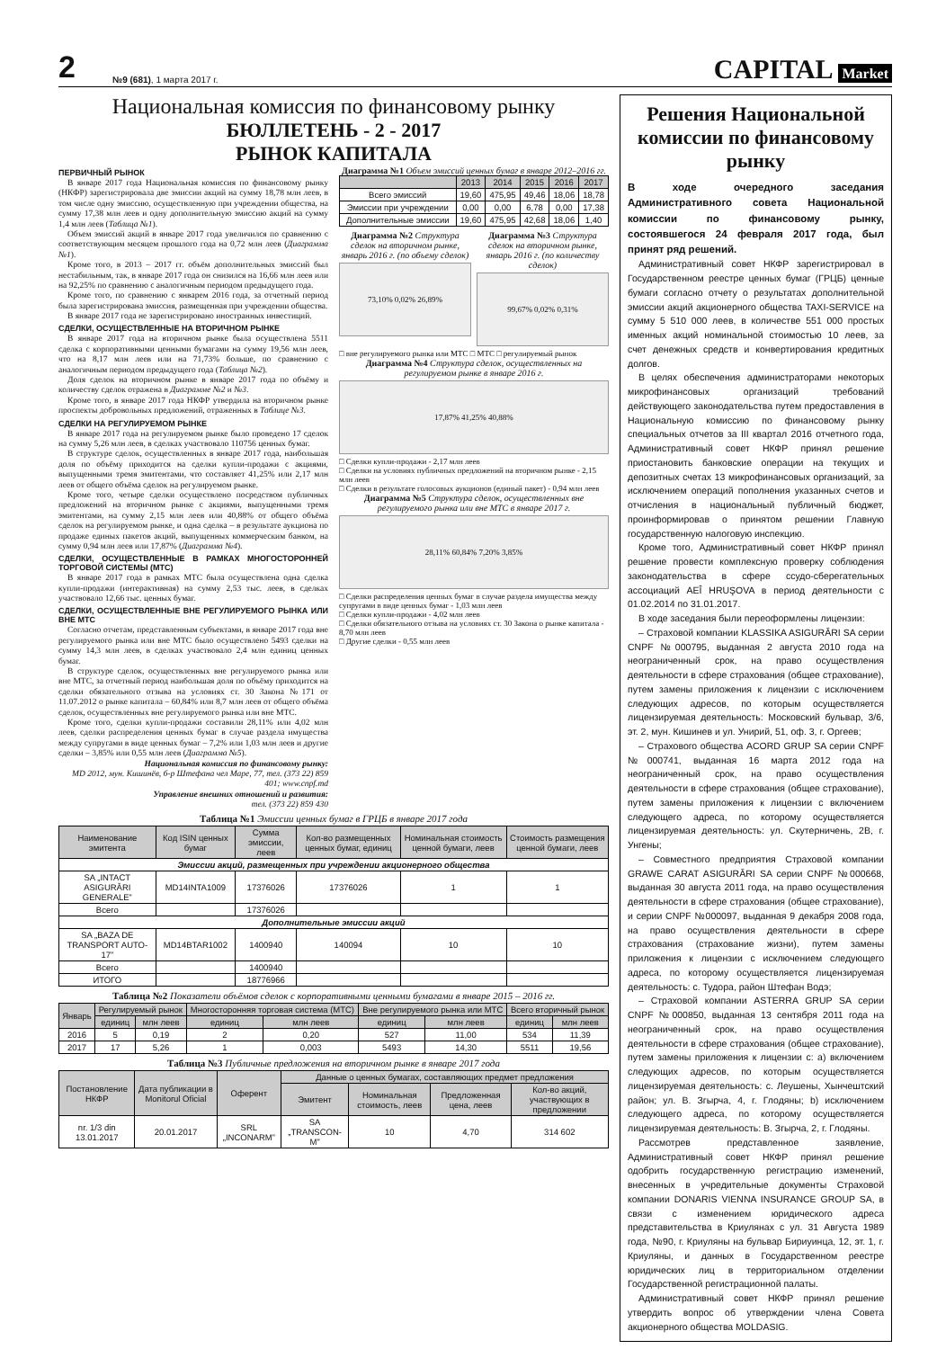2
№9 (681), 1 марта 2017 г.
CAPITAL Market
Национальная комиссия по финансовому рынку
БЮЛЛЕТЕНЬ - 2 - 2017
РЫНОК КАПИТАЛА
ПЕРВИЧНЫЙ РЫНОК
В январе 2017 года Национальная комиссия по финансовому рынку (НКФР) зарегистрировала две эмиссии акций на сумму 18,78 млн леев, в том числе одну эмиссию, осуществленную при учреждении общества, на сумму 17,38 млн леев и одну дополнительную эмиссию акций на сумму 1,4 млн леев (Таблица №1).
Объем эмиссий акций в январе 2017 года увеличился по сравнению с соответствующим месяцем прошлого года на 0,72 млн леев (Диаграмма №1).
Кроме того, в 2013 – 2017 гг. объём дополнительных эмиссий был нестабильным, так, в январе 2017 года он снизился на 16,66 млн леев или на 92,25% по сравнению с аналогичным периодом предыдущего года.
Кроме того, по сравнению с январем 2016 года, за отчетный период была зарегистрирована эмиссия, размещенная при учреждении общества.
В январе 2017 года не зарегистрировано иностранных инвестиций.
СДЕЛКИ, ОСУЩЕСТВЛЕННЫЕ НА ВТОРИЧНОМ РЫНКЕ
В январе 2017 года на вторичном рынке была осуществлена 5511 сделка с корпоративными ценными бумагами на сумму 19,56 млн леев, что на 8,17 млн леев или на 71,73% больше, по сравнению с аналогичным периодом предыдущего года (Таблица №2).
Доля сделок на вторичном рынке в январе 2017 года по объёму и количеству сделок отражена в Диаграмме №2 и №3.
Кроме того, в январе 2017 года НКФР утвердила на вторичном рынке проспекты добровольных предложений, отраженных в Таблице №3.
СДЕЛКИ НА РЕГУЛИРУЕМОМ РЫНКЕ
В январе 2017 года на регулируемом рынке было проведено 17 сделок на сумму 5,26 млн леев, в сделках участвовало 110756 ценных бумаг.
В структуре сделок, осуществленных в январе 2017 года, наибольшая доля по объёму приходится на сделки купли-продажи с акциями, выпущенными тремя эмитентами, что составляет 41,25% или 2,17 млн леев от общего объёма сделок на регулируемом рынке.
Кроме того, четыре сделки осуществлено посредством публичных предложений на вторичном рынке с акциями, выпущенными тремя эмитентами, на сумму 2,15 млн леев или 40,88% от общего объёма сделок на регулируемом рынке, и одна сделка – в результате аукциона по продаже единых пакетов акций, выпущенных коммерческим банком, на сумму 0,94 млн леев или 17,87% (Диаграмма №4).
СДЕЛКИ, ОСУЩЕСТВЛЕННЫЕ В РАМКАХ МНОГОСТОРОННЕЙ ТОРГОВОЙ СИСТЕМЫ (МТС)
В январе 2017 года в рамках МТС была осуществлена одна сделка купли-продажи (интерактивная) на сумму 2,53 тыс. леев, в сделках участвовало 12,66 тыс. ценных бумаг.
СДЕЛКИ, ОСУЩЕСТВЛЕННЫЕ ВНЕ РЕГУЛИРУЕМОГО РЫНКА ИЛИ ВНЕ МТС
Согласно отчетам, представленным субъектами, в январе 2017 года вне регулируемого рынка или вне МТС было осуществлено 5493 сделки на сумму 14,3 млн леев, в сделках участвовало 2,4 млн единиц ценных бумаг.
В структуре сделок, осуществленных вне регулируемого рынка или вне МТС, за отчетный период наибольшая доля по объёму приходится на сделки обязательного отзыва на условиях ст. 30 Закона №171 от 11.07.2012 о рынке капитала – 60,84% или 8,7 млн леев от общего объёма сделок, осуществленных вне регулируемого рынка или вне МТС.
Кроме того, сделки купли-продажи составили 28,11% или 4,02 млн леев, сделки распределения ценных бумаг в случае раздела имущества между супругами в виде ценных бумаг – 7,2% или 1,03 млн леев и другие сделки – 3,85% или 0,55 млн леев (Диаграмма №5).
Национальная комиссия по финансовому рынку:
MD 2012, мун. Кишинёв, б-р Штефана чел Маре, 77, тел. (373 22) 859 401; www.cnpf.md
Управление внешних отношений и развития:
тел. (373 22) 859 430
Диаграмма №1 Объем эмиссий ценных бумаг в январе 2012–2016 гг.
| | 2013 | 2014 | 2015 | 2016 | 2017 |
| --- | --- | --- | --- | --- | --- |
| Всего эмиссий | 19,60 | 475,95 | 49,46 | 18,06 | 18,78 |
| Эмиссии при учреждении | 0,00 | 0,00 | 6,78 | 0,00 | 17,38 |
| Дополнительные эмиссии | 19,60 | 475,95 | 42,68 | 18,06 | 1,40 |
Диаграмма №2 Структура сделок на вторичном рынке, январь 2016 г. (по объему сделок)
73,10% 0,02% 26,89%
Диаграмма №3 Структура сделок на вторичном рынке, январь 2016 г. (по количеству сделок)
99,67% 0,02% 0,31%
□ вне регулируемого рынка или МТС □ МТС □ регулируемый рынок
Диаграмма №4 Структура сделок, осуществленных на регулируемом рынке в январе 2016 г.
17,87% 41,25% 40,88%
□ Сделки купли-продажи - 2,17 млн леев
□ Сделки на условиях публичных предложений на вторичном рынке - 2,15 млн леев
□ Сделки в результате голосовых аукционов (единый пакет) - 0,94 млн леев
Диаграмма №5 Структура сделок, осуществленных вне регулируемого рынка или вне МТС в январе 2017 г.
28,11% 60,84% 7,20% 3,85%
□ Сделки распределения ценных бумаг в случае раздела имущества между супругами в виде ценных бумаг - 1,03 млн леев
□ Сделки купли-продажи - 4,02 млн леев
□ Сделки обязательного отзыва на условиях ст. 30 Закона о рынке капитала - 8,70 млн леев
□ Другие сделки - 0,55 млн леев
Таблица №1 Эмиссии ценных бумаг в ГРЦБ в январе 2017 года
| Наименование эмитента | Код ISIN ценных бумаг | Сумма эмиссии, леев | Кол-во размещенных ценных бумаг, единиц | Номинальная стоимость ценной бумаги, леев | Стоимость размещения ценной бумаги, леев |
| --- | --- | --- | --- | --- | --- |
| Эмиссии акций, размещенных при учреждении акционерного общества | | | | | |
| SA „INTACT ASIGURĂRI GENERALE” | MD14INTA1009 | 17376026 | 17376026 | 1 | 1 |
| Всего | | 17376026 | | | |
| Дополнительные эмиссии акций | | | | | |
| SA „BAZA DE TRANSPORT AUTO-17” | MD14BTAR1002 | 1400940 | 140094 | 10 | 10 |
| Всего | | 1400940 | | | |
| ИТОГО | | 18776966 | | | |
Таблица №2 Показатели объёмов сделок с корпоративными ценными бумагами в январе 2015 – 2016 гг.
| Январь | Регулируемый рынок | | Многосторонняя торговая система (МТС) | | Вне регулируемого рынка или МТС | | Всего вторичный рынок | |
| --- | --- | --- | --- | --- | --- | --- | --- | --- |
| | единиц | млн леев | единиц | млн леев | единиц | млн леев | единиц | млн леев |
| 2016 | 5 | 0,19 | 2 | 0,20 | 527 | 11,00 | 534 | 11,39 |
| 2017 | 17 | 5,26 | 1 | 0,003 | 5493 | 14,30 | 5511 | 19,56 |
Таблица №3 Публичные предложения на вторичном рынке в январе 2017 года
| Постановление НКФР | Дата публикации в Monitorul Oficial | Оферент | Данные о ценных бумагах, составляющих предмет предложения | | | |
| --- | --- | --- | --- | --- | --- | --- |
| | | | Эмитент | Номинальная стоимость, леев | Предложенная цена, леев | Кол-во акций, участвующих в предложении |
| nr. 1/3 din 13.01.2017 | 20.01.2017 | SRL „INCONARM” | SA „TRANSCON-M” | 10 | 4,70 | 314 602 |
Решения Национальной комиссии по финансовому рынку
В ходе очередного заседания Административного совета Национальной комиссии по финансовому рынку, состоявшегося 24 февраля 2017 года, был принят ряд решений.
Административный совет НКФР зарегистрировал в Государственном реестре ценных бумаг (ГРЦБ) ценные бумаги согласно отчету о результатах дополнительной эмиссии акций акционерного общества TAXI-SERVICE на сумму 5 510 000 леев, в количестве 551 000 простых именных акций номинальной стоимостью 10 леев, за счет денежных средств и конвертирования кредитных долгов.
В целях обеспечения администраторами некоторых микрофинансовых организаций требований действующего законодательства путем предоставления в Национальную комиссию по финансовому рынку специальных отчетов за III квартал 2016 отчетного года, Административный совет НКФР принял решение приостановить банковские операции на текущих и депозитных счетах 13 микрофинансовых организаций, за исключением операций пополнения указанных счетов и отчисления в национальный публичный бюджет, проинформировав о принятом решении Главную государственную налоговую инспекцию.
Кроме того, Административный совет НКФР принял решение провести комплексную проверку соблюдения законодательства в сфере ссудо-сберегательных ассоциаций AEÎ HRUŞOVA в период деятельности с 01.02.2014 по 31.01.2017.
В ходе заседания были переоформлены лицензии:
– Страховой компании KLASSIKA ASIGURĂRI SA серии CNPF №000795, выданная 2 августа 2010 года на неограниченный срок, на право осуществления деятельности в сфере страхования (общее страхование), путем замены приложения к лицензии с исключением следующих адресов, по которым осуществляется лицензируемая деятельность: Московский бульвар, 3/6, эт. 2, мун. Кишинев и ул. Унирий, 51, оф. 3, г. Оргеев;
– Страхового общества ACORD GRUP SA серии CNPF №000741, выданная 16 марта 2012 года на неограниченный срок, на право осуществления деятельности в сфере страхования (общее страхование), путем замены приложения к лицензии с включением следующего адреса, по которому осуществляется лицензируемая деятельность: ул. Скутерничень, 2В, г. Унгены;
– Совместного предприятия Страховой компании GRAWE CARAT ASIGURĂRI SA серии CNPF №000668, выданная 30 августа 2011 года, на право осуществления деятельности в сфере страхования (общее страхование), и серии CNPF №000097, выданная 9 декабря 2008 года, на право осуществления деятельности в сфере страхования (страхование жизни), путем замены приложения к лицензии с исключением следующего адреса, по которому осуществляется лицензируемая деятельность: с. Тудора, район Штефан Водэ;
– Страховой компании ASTERRA GRUP SA серии CNPF №000850, выданная 13 сентября 2011 года на неограниченный срок, на право осуществления деятельности в сфере страхования (общее страхование), путем замены приложения к лицензии с: a) включением следующих адресов, по которым осуществляется лицензируемая деятельность: с. Леушены, Хынчештский район; ул. В. Згырча, 4, г. Глодяны; b) исключением следующего адреса, по которому осуществляется лицензируемая деятельность: В. Згырча, 2, г. Глодяны.
Рассмотрев представленное заявление, Административный совет НКФР принял решение одобрить государственную регистрацию изменений, внесенных в учредительные документы Страховой компании DONARIS VIENNA INSURANCE GROUP SA, в связи с изменением юридического адреса представительства в Криулянах с ул. 31 Августа 1989 года, №90, г. Криуляны на бульвар Бириуинца, 12, эт. 1, г. Криуляны, и данных в Государственном реестре юридических лиц в территориальном отделении Государственной регистрационной палаты.
Административный совет НКФР принял решение утвердить вопрос об утверждении члена Совета акционерного общества MOLDASIG.